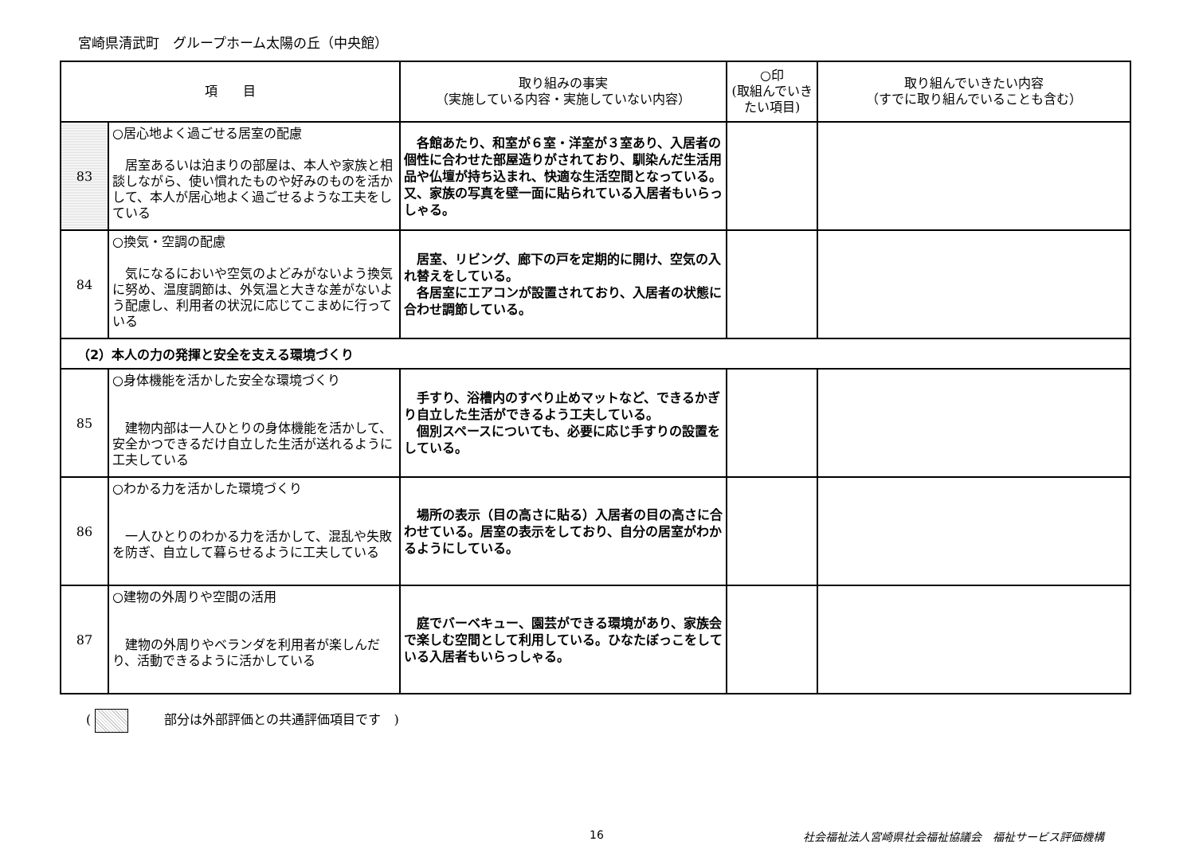宮崎県清武町　グループホーム太陽の丘（中央館）
| 項 目 | | 取り組みの事実 （実施している内容・実施していない内容） | ○印 (取組んでいきたい項目) | 取り組んでいきたい内容 （すでに取り組んでいることも含む） |
| --- | --- | --- | --- | --- |
| 83 | ○居心地よく過ごせる居室の配慮 居室あるいは泊まりの部屋は、本人や家族と相談しながら、使い慣れたものや好みのものを活かして、本人が居心地よく過ごせるような工夫をしている | 各館あたり、和室が６室・洋室が３室あり、入居者の個性に合わせた部屋造りがされており、馴染んだ生活用品や仏壇が持ち込まれ、快適な生活空間となっている。又、家族の写真を壁一面に貼られている入居者もいらっしゃる。 | | |
| 84 | ○換気・空調の配慮 気になるにおいや空気のよどみがないよう換気に努め、温度調節は、外気温と大きな差がないよう配慮し、利用者の状況に応じてこまめに行っている | 居室、リビング、廊下の戸を定期的に開け、空気の入れ替えをしている。 各居室にエアコンが設置されており、入居者の状態に合わせ調節している。 | | |
| （2）本人の力の発揮と安全を支える環境づくり | | | | |
| 85 | ○身体機能を活かした安全な環境づくり 建物内部は一人ひとりの身体機能を活かして、安全かつできるだけ自立した生活が送れるように工夫している | 手すり、浴槽内のすべり止めマットなど、できるかぎり自立した生活ができるよう工夫している。 個別スペースについても、必要に応じ手すりの設置をしている。 | | |
| 86 | ○わかる力を活かした環境づくり 一人ひとりのわかる力を活かして、混乱や失敗を防ぎ、自立して暮らせるように工夫している | 場所の表示（目の高さに貼る）入居者の目の高さに合わせている。居室の表示をしており、自分の居室がわかるようにしている。 | | |
| 87 | ○建物の外周りや空間の活用 建物の外周りやベランダを利用者が楽しんだり、活動できるように活かしている | 庭でバーベキュー、園芸ができる環境があり、家族会で楽しむ空間として利用している。ひなたぼっこをしている入居者もいらっしゃる。 | | |
( 部分は外部評価との共通評価項目です　)
16 社会福祉法人宮崎県社会福祉協議会　福祉サービス評価機構